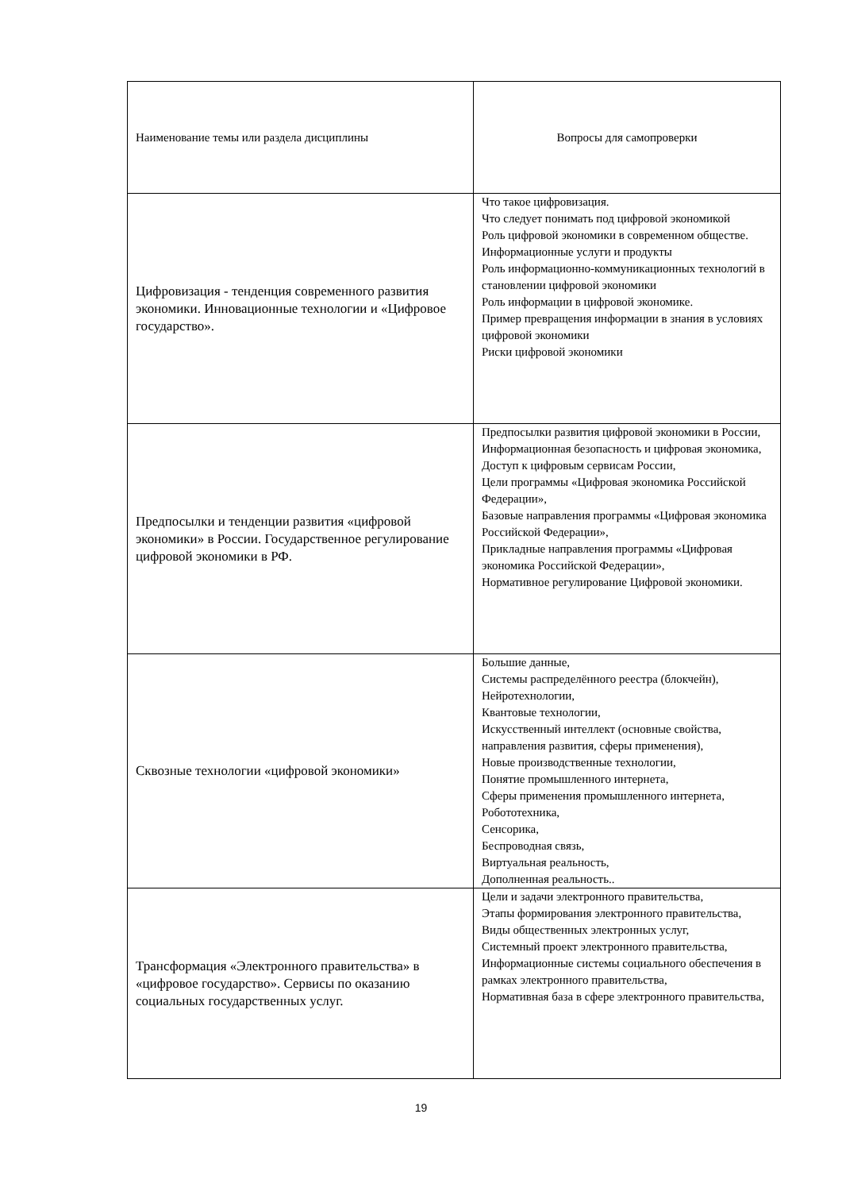| Наименование темы или раздела дисциплины | Вопросы для самопроверки |
| Цифровизация - тенденция современного развития экономики. Инновационные технологии и «Цифровое государство». | Что такое цифровизация. Что следует понимать под цифровой экономикой Роль цифровой экономики в современном обществе. Информационные услуги и продукты Роль информационно-коммуникационных технологий в становлении цифровой экономики Роль информации в цифровой экономике. Пример превращения информации в знания в условиях цифровой экономики Риски цифровой экономики |
| Предпосылки и тенденции развития «цифровой экономики» в России. Государственное регулирование цифровой экономики в РФ. | Предпосылки развития цифровой экономики в России, Информационная безопасность и цифровая экономика, Доступ к цифровым сервисам России, Цели программы «Цифровая экономика Российской Федерации», Базовые направления программы «Цифровая экономика Российской Федерации», Прикладные направления программы «Цифровая экономика Российской Федерации», Нормативное регулирование Цифровой экономики. |
| Сквозные технологии «цифровой экономики» | Большие данные, Системы распределённого реестра (блокчейн), Нейротехнологии, Квантовые технологии, Искусственный интеллект (основные свойства, направления развития, сферы применения), Новые производственные технологии, Понятие промышленного интернета, Сферы применения промышленного интернета, Робототехника, Сенсорика, Беспроводная связь, Виртуальная реальность, Дополненная реальность.. |
| Трансформация «Электронного правительства» в «цифровое государство». Сервисы по оказанию социальных государственных услуг. | Цели и задачи электронного правительства, Этапы формирования электронного правительства, Виды общественных электронных услуг, Системный проект электронного правительства, Информационные системы социального обеспечения в рамках электронного правительства, Нормативная база в сфере электронного правительства, |
19